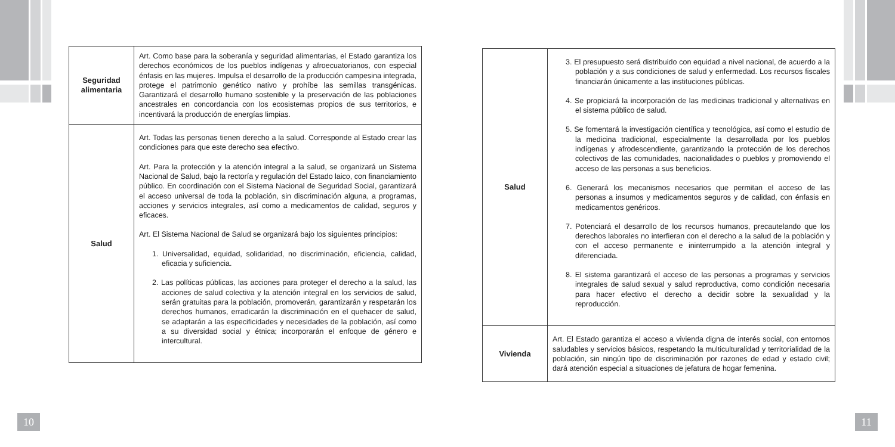| Seguridad alimentaria | Art. Como base para la soberanía y seguridad alimentarias, el Estado garantiza los derechos económicos de los pueblos indígenas y afroecuatorianos, con especial énfasis en las mujeres. Impulsa el desarrollo de la producción campesina integrada, protege el patrimonio genético nativo y prohíbe las semillas transgénicas. Garantizará el desarrollo humano sostenible y la preservación de las poblaciones ancestrales en concordancia con los ecosistemas propios de sus territorios, e incentivará la producción de energías limpias. |
| Salud | Art. Todas las personas tienen derecho a la salud. Corresponde al Estado crear las condiciones para que este derecho sea efectivo. Art. Para la protección y la atención integral a la salud, se organizará un Sistema Nacional de Salud, bajo la rectoría y regulación del Estado laico, con financiamiento público. En coordinación con el Sistema Nacional de Seguridad Social, garantizará el acceso universal de toda la población, sin discriminación alguna, a programas, acciones y servicios integrales, así como a medicamentos de calidad, seguros y eficaces. Art. El Sistema Nacional de Salud se organizará bajo los siguientes principios: 1. Universalidad, equidad, solidaridad, no discriminación, eficiencia, calidad, eficacia y suficiencia. 2. Las políticas públicas, las acciones para proteger el derecho a la salud, las acciones de salud colectiva y la atención integral en los servicios de salud, serán gratuitas para la población, promoverán, garantizarán y respetarán los derechos humanos, erradicarán la discriminación en el quehacer de salud, se adaptarán a las especificidades y necesidades de la población, así como a su diversidad social y étnica; incorporarán el enfoque de género e intercultural. |
| Salud | 3. El presupuesto será distribuido con equidad a nivel nacional, de acuerdo a la población y a sus condiciones de salud y enfermedad. Los recursos fiscales financiarán únicamente a las instituciones públicas. 4. Se propiciará la incorporación de las medicinas tradicional y alternativas en el sistema público de salud. 5. Se fomentará la investigación científica y tecnológica, así como el estudio de la medicina tradicional, especialmente la desarrollada por los pueblos indígenas y afrodescendiente, garantizando la protección de los derechos colectivos de las comunidades, nacionalidades o pueblos y promoviendo el acceso de las personas a sus beneficios. 6. Generará los mecanismos necesarios que permitan el acceso de las personas a insumos y medicamentos seguros y de calidad, con énfasis en medicamentos genéricos. 7. Potenciará el desarrollo de los recursos humanos, precautelando que los derechos laborales no interfieran con el derecho a la salud de la población y con el acceso permanente e ininterrumpido a la atención integral y diferenciada. 8. El sistema garantizará el acceso de las personas a programas y servicios integrales de salud sexual y salud reproductiva, como condición necesaria para hacer efectivo el derecho a decidir sobre la sexualidad y la reproducción. |
| Vivienda | Art. El Estado garantiza el acceso a vivienda digna de interés social, con entornos saludables y servicios básicos, respetando la multiculturalidad y territorialidad de la población, sin ningún tipo de discriminación por razones de edad y estado civil; dará atención especial a situaciones de jefatura de hogar femenina. |
10 11